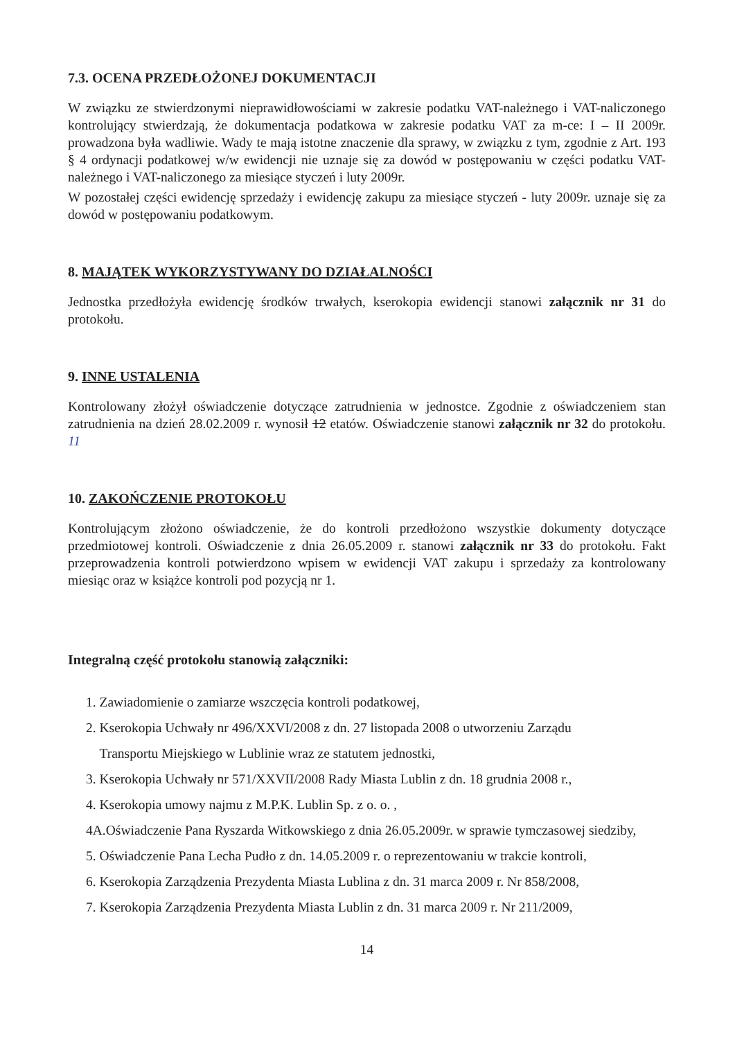7.3. OCENA PRZEDŁOŻONEJ DOKUMENTACJI
W związku ze stwierdzonymi nieprawidłowościami w zakresie podatku VAT-należnego i VAT-naliczonego kontrolujący stwierdzają, że dokumentacja podatkowa w zakresie podatku VAT za m-ce: I – II 2009r. prowadzona była wadliwie. Wady te mają istotne znaczenie dla sprawy, w związku z tym, zgodnie z Art. 193 § 4 ordynacji podatkowej w/w ewidencji nie uznaje się za dowód w postępowaniu w części podatku VAT-należnego i VAT-naliczonego za miesiące styczeń i luty 2009r.
W pozostałej części ewidencję sprzedaży i ewidencję zakupu za miesiące styczeń - luty 2009r. uznaje się za dowód w postępowaniu podatkowym.
8. MAJĄTEK WYKORZYSTYWANY DO DZIAŁALNOŚCI
Jednostka przedłożyła ewidencję środków trwałych, kserokopia ewidencji stanowi załącznik nr 31 do protokołu.
9. INNE USTALENIA
Kontrolowany złożył oświadczenie dotyczące zatrudnienia w jednostce. Zgodnie z oświadczeniem stan zatrudnienia na dzień 28.02.2009 r. wynosił 12 etatów. Oświadczenie stanowi załącznik nr 32 do protokołu. 11
10. ZAKOŃCZENIE PROTOKOŁU
Kontrolującym złożono oświadczenie, że do kontroli przedłożono wszystkie dokumenty dotyczące przedmiotowej kontroli. Oświadczenie z dnia 26.05.2009 r. stanowi załącznik nr 33 do protokołu. Fakt przeprowadzenia kontroli potwierdzono wpisem w ewidencji VAT zakupu i sprzedaży za kontrolowany miesiąc oraz w książce kontroli pod pozycją nr 1.
Integralną część protokołu stanowią załączniki:
1. Zawiadomienie o zamiarze wszczęcia kontroli podatkowej,
2. Kserokopia Uchwały nr 496/XXVI/2008 z dn. 27 listopada 2008 o utworzeniu Zarządu
Transportu Miejskiego w Lublinie wraz ze statutem jednostki,
3. Kserokopia Uchwały nr 571/XXVII/2008 Rady Miasta Lublin z dn. 18 grudnia 2008 r.,
4. Kserokopia umowy najmu z M.P.K. Lublin Sp. z o. o. ,
4A.Oświadczenie Pana Ryszarda Witkowskiego z dnia 26.05.2009r. w sprawie tymczasowej siedziby,
5. Oświadczenie Pana Lecha Pudło z dn. 14.05.2009 r. o reprezentowaniu w trakcie kontroli,
6. Kserokopia Zarządzenia Prezydenta Miasta Lublina z dn. 31 marca 2009 r. Nr 858/2008,
7. Kserokopia Zarządzenia Prezydenta Miasta Lublin z dn. 31 marca 2009 r. Nr 211/2009,
14